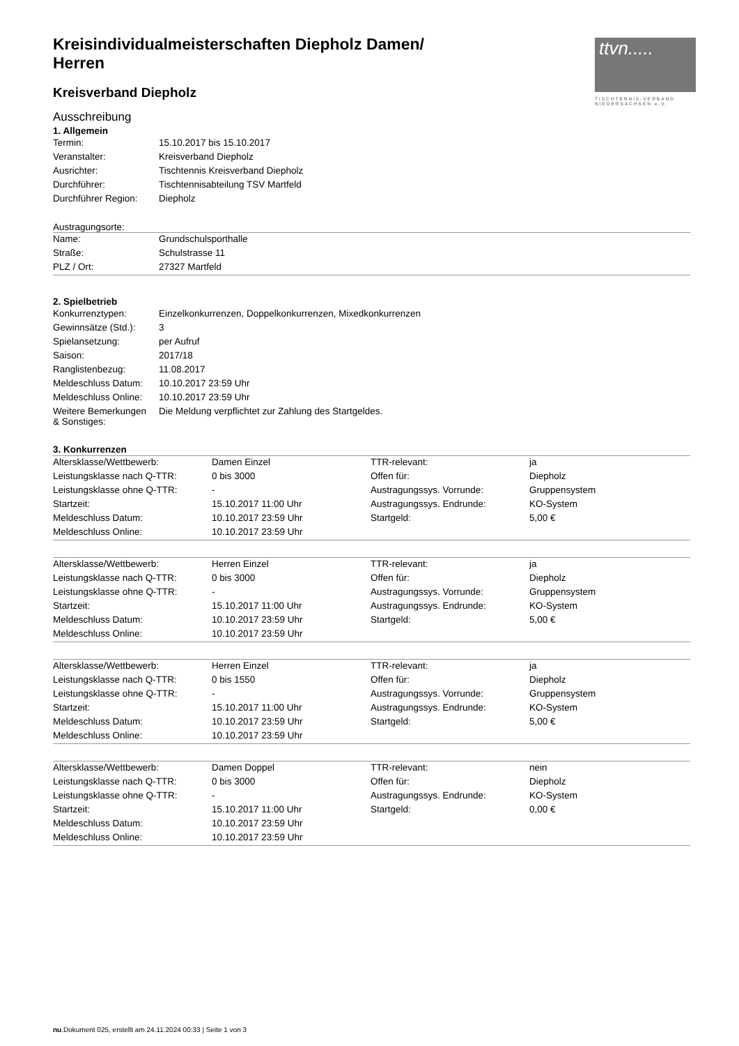ttvn.....
TISCHTENNIS-VERBAND NIEDERSACHSEN e.V.
Kreisindividualmeisterschaften Diepholz Damen/ Herren
Kreisverband Diepholz
Ausschreibung
1. Allgemein
| Termin: | 15.10.2017 bis 15.10.2017 |
| Veranstalter: | Kreisverband Diepholz |
| Ausrichter: | Tischtennis Kreisverband Diepholz |
| Durchführer: | Tischtennisabteilung TSV Martfeld |
| Durchführer Region: | Diepholz |
Austragungsorte:
| Name: | Grundschulsporthalle |
| Straße: | Schulstrasse 11 |
| PLZ / Ort: | 27327 Martfeld |
2. Spielbetrieb
| Konkurrenztypen: | Einzelkonkurrenzen, Doppelkonkurrenzen, Mixedkonkurrenzen |
| Gewinnsätze (Std.): | 3 |
| Spielansetzung: | per Aufruf |
| Saison: | 2017/18 |
| Ranglistenbezug: | 11.08.2017 |
| Meldeschluss Datum: | 10.10.2017 23:59 Uhr |
| Meldeschluss Online: | 10.10.2017 23:59 Uhr |
| Weitere Bemerkungen & Sonstiges: | Die Meldung verpflichtet zur Zahlung des Startgeldes. |
3. Konkurrenzen
| Altersklasse/Wettbewerb: | Damen Einzel | TTR-relevant: | ja |
| Leistungsklasse nach Q-TTR: | 0 bis 3000 | Offen für: | Diepholz |
| Leistungsklasse ohne Q-TTR: | - | Austragungssys. Vorrunde: | Gruppensystem |
| Startzeit: | 15.10.2017 11:00 Uhr | Austragungssys. Endrunde: | KO-System |
| Meldeschluss Datum: | 10.10.2017 23:59 Uhr | Startgeld: | 5,00 € |
| Meldeschluss Online: | 10.10.2017 23:59 Uhr | | |
| Altersklasse/Wettbewerb: | Herren Einzel | TTR-relevant: | ja |
| Leistungsklasse nach Q-TTR: | 0 bis 3000 | Offen für: | Diepholz |
| Leistungsklasse ohne Q-TTR: | - | Austragungssys. Vorrunde: | Gruppensystem |
| Startzeit: | 15.10.2017 11:00 Uhr | Austragungssys. Endrunde: | KO-System |
| Meldeschluss Datum: | 10.10.2017 23:59 Uhr | Startgeld: | 5,00 € |
| Meldeschluss Online: | 10.10.2017 23:59 Uhr | | |
| Altersklasse/Wettbewerb: | Herren Einzel | TTR-relevant: | ja |
| Leistungsklasse nach Q-TTR: | 0 bis 1550 | Offen für: | Diepholz |
| Leistungsklasse ohne Q-TTR: | - | Austragungssys. Vorrunde: | Gruppensystem |
| Startzeit: | 15.10.2017 11:00 Uhr | Austragungssys. Endrunde: | KO-System |
| Meldeschluss Datum: | 10.10.2017 23:59 Uhr | Startgeld: | 5,00 € |
| Meldeschluss Online: | 10.10.2017 23:59 Uhr | | |
| Altersklasse/Wettbewerb: | Damen Doppel | TTR-relevant: | nein |
| Leistungsklasse nach Q-TTR: | 0 bis 3000 | Offen für: | Diepholz |
| Leistungsklasse ohne Q-TTR: | - | Austragungssys. Endrunde: | KO-System |
| Startzeit: | 15.10.2017 11:00 Uhr | Startgeld: | 0,00 € |
| Meldeschluss Datum: | 10.10.2017 23:59 Uhr | | |
| Meldeschluss Online: | 10.10.2017 23:59 Uhr | | |
nu.Dokument 025, erstellt am 24.11.2024 00:33 | Seite 1 von 3